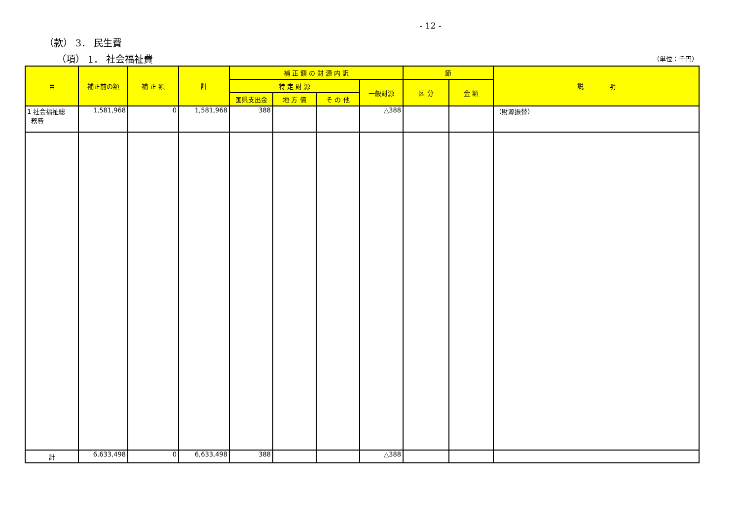- 12 -
（款） 3． 民生費
（項） 1． 社会福祉費 （単位：千円）
| 目 | 補正前の額 | 補 正 額 | 計 | 補 正 額 の 財 源 内 訳 | | | | 節 | | 説 明 |
| --- | --- | --- | --- | --- | --- | --- | --- | --- | --- | --- |
| | | | | 特 定 財 源 | | | 一般財源 | 区 分 | 金 額 | |
| | | | | 国県支出金 | 地 方 債 | そ の 他 | | | | |
| 1 社会福祉総 務費 | 1,581,968 | 0 | 1,581,968 | 388 | | | △388 | | | （財源振替） |
| 計 | 6,633,498 | 0 | 6,633,498 | 388 | | | △388 | | | |